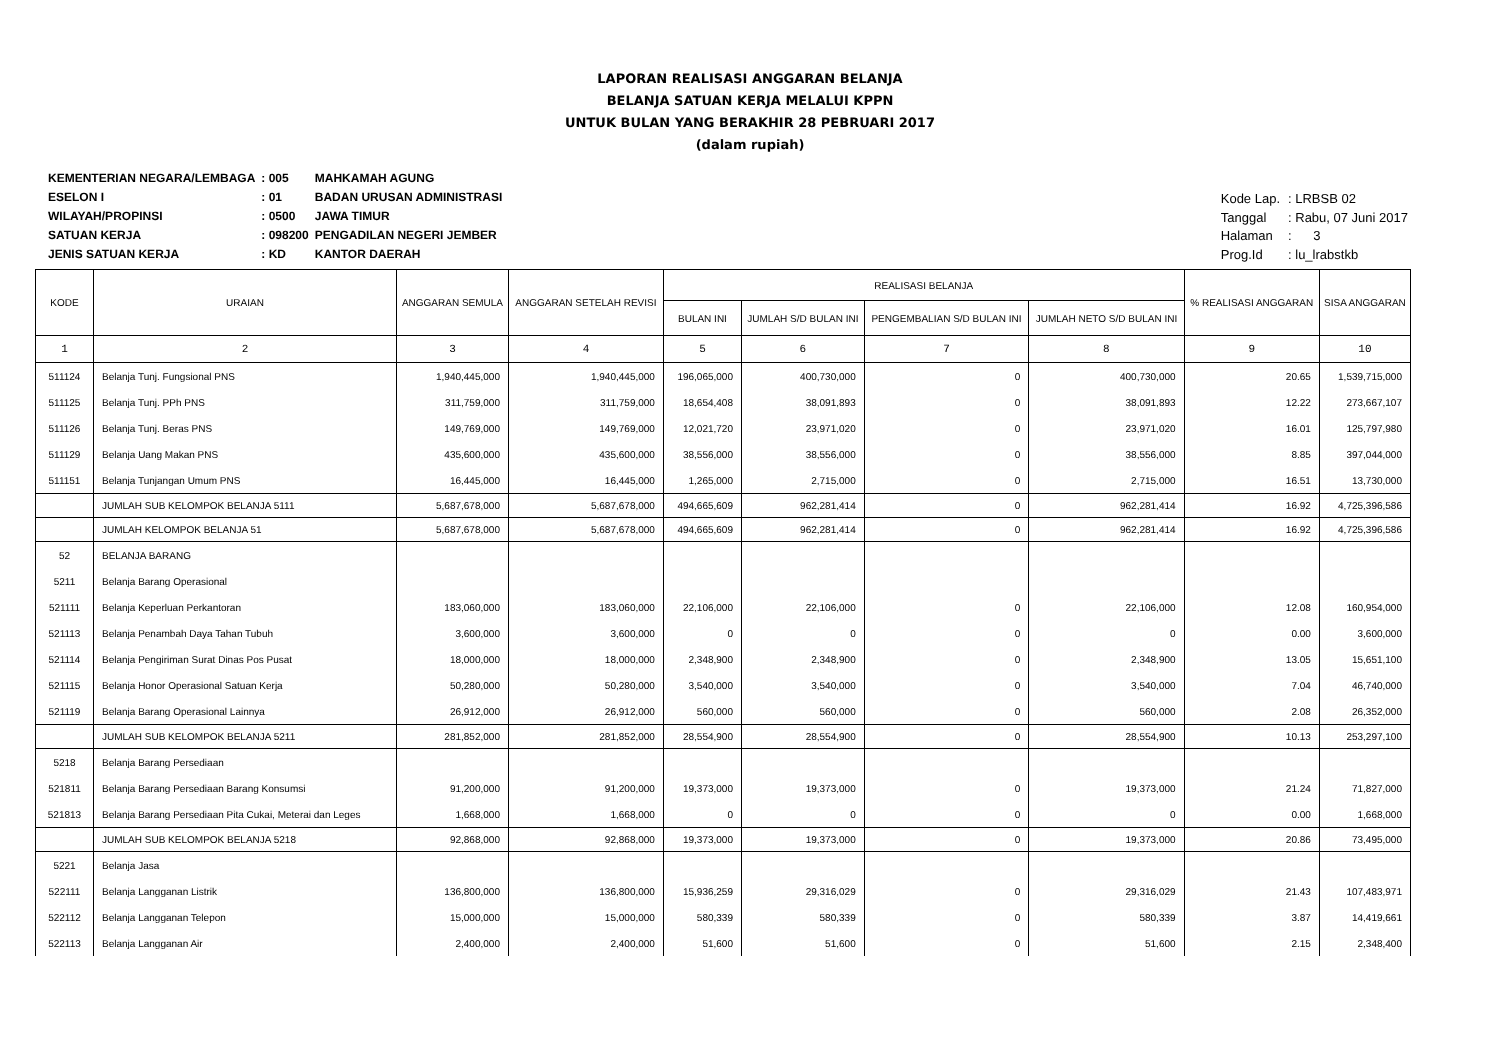LAPORAN REALISASI ANGGARAN BELANJA
BELANJA SATUAN KERJA MELALUI KPPN
UNTUK BULAN YANG BERAKHIR 28 PEBRUARI 2017
(dalam rupiah)
| KEMENTERIAN NEGARA/LEMBAGA | : 005 | MAHKAMAH AGUNG |
| ESELON I | : 01 | BADAN URUSAN ADMINISTRASI |
| WILAYAH/PROPINSI | : 0500 | JAWA TIMUR |
| SATUAN KERJA | : 098200 | PENGADILAN NEGERI JEMBER |
| JENIS SATUAN KERJA | : KD | KANTOR DAERAH |
| Kode Lap. | : LRBSB 02 |
| Tanggal | : Rabu, 07 Juni 2017 |
| Halaman | : 3 |
| Prog.Id | : lu_lrabstkb |
| KODE | URAIAN | ANGGARAN SEMULA | ANGGARAN SETELAH REVISI | REALISASI BELANJA | | | | % REALISASI ANGGARAN | SISA ANGGARAN |
| --- | --- | --- | --- | --- | --- | --- | --- | --- | --- |
| | | | | BULAN INI | JUMLAH S/D BULAN INI | PENGEMBALIAN S/D BULAN INI | JUMLAH NETO S/D BULAN INI | | |
| 1 | 2 | 3 | 4 | 5 | 6 | 7 | 8 | 9 | 10 |
| 511124 | Belanja Tunj. Fungsional PNS | 1,940,445,000 | 1,940,445,000 | 196,065,000 | 400,730,000 | 0 | 400,730,000 | 20.65 | 1,539,715,000 |
| 511125 | Belanja Tunj. PPh PNS | 311,759,000 | 311,759,000 | 18,654,408 | 38,091,893 | 0 | 38,091,893 | 12.22 | 273,667,107 |
| 511126 | Belanja Tunj. Beras PNS | 149,769,000 | 149,769,000 | 12,021,720 | 23,971,020 | 0 | 23,971,020 | 16.01 | 125,797,980 |
| 511129 | Belanja Uang Makan PNS | 435,600,000 | 435,600,000 | 38,556,000 | 38,556,000 | 0 | 38,556,000 | 8.85 | 397,044,000 |
| 511151 | Belanja Tunjangan Umum PNS | 16,445,000 | 16,445,000 | 1,265,000 | 2,715,000 | 0 | 2,715,000 | 16.51 | 13,730,000 |
| | JUMLAH SUB KELOMPOK BELANJA 5111 | 5,687,678,000 | 5,687,678,000 | 494,665,609 | 962,281,414 | 0 | 962,281,414 | 16.92 | 4,725,396,586 |
| | JUMLAH KELOMPOK BELANJA 51 | 5,687,678,000 | 5,687,678,000 | 494,665,609 | 962,281,414 | 0 | 962,281,414 | 16.92 | 4,725,396,586 |
| 52 | BELANJA BARANG | | | | | | | | |
| 5211 | Belanja Barang Operasional | | | | | | | | |
| 521111 | Belanja Keperluan Perkantoran | 183,060,000 | 183,060,000 | 22,106,000 | 22,106,000 | 0 | 22,106,000 | 12.08 | 160,954,000 |
| 521113 | Belanja Penambah Daya Tahan Tubuh | 3,600,000 | 3,600,000 | 0 | 0 | 0 | 0 | 0.00 | 3,600,000 |
| 521114 | Belanja Pengiriman Surat Dinas Pos Pusat | 18,000,000 | 18,000,000 | 2,348,900 | 2,348,900 | 0 | 2,348,900 | 13.05 | 15,651,100 |
| 521115 | Belanja Honor Operasional Satuan Kerja | 50,280,000 | 50,280,000 | 3,540,000 | 3,540,000 | 0 | 3,540,000 | 7.04 | 46,740,000 |
| 521119 | Belanja Barang Operasional Lainnya | 26,912,000 | 26,912,000 | 560,000 | 560,000 | 0 | 560,000 | 2.08 | 26,352,000 |
| | JUMLAH SUB KELOMPOK BELANJA 5211 | 281,852,000 | 281,852,000 | 28,554,900 | 28,554,900 | 0 | 28,554,900 | 10.13 | 253,297,100 |
| 5218 | Belanja Barang Persediaan | | | | | | | | |
| 521811 | Belanja Barang Persediaan Barang Konsumsi | 91,200,000 | 91,200,000 | 19,373,000 | 19,373,000 | 0 | 19,373,000 | 21.24 | 71,827,000 |
| 521813 | Belanja Barang Persediaan Pita Cukai, Meterai dan Leges | 1,668,000 | 1,668,000 | 0 | 0 | 0 | 0 | 0.00 | 1,668,000 |
| | JUMLAH SUB KELOMPOK BELANJA 5218 | 92,868,000 | 92,868,000 | 19,373,000 | 19,373,000 | 0 | 19,373,000 | 20.86 | 73,495,000 |
| 5221 | Belanja Jasa | | | | | | | | |
| 522111 | Belanja Langganan Listrik | 136,800,000 | 136,800,000 | 15,936,259 | 29,316,029 | 0 | 29,316,029 | 21.43 | 107,483,971 |
| 522112 | Belanja Langganan Telepon | 15,000,000 | 15,000,000 | 580,339 | 580,339 | 0 | 580,339 | 3.87 | 14,419,661 |
| 522113 | Belanja Langganan Air | 2,400,000 | 2,400,000 | 51,600 | 51,600 | 0 | 51,600 | 2.15 | 2,348,400 |